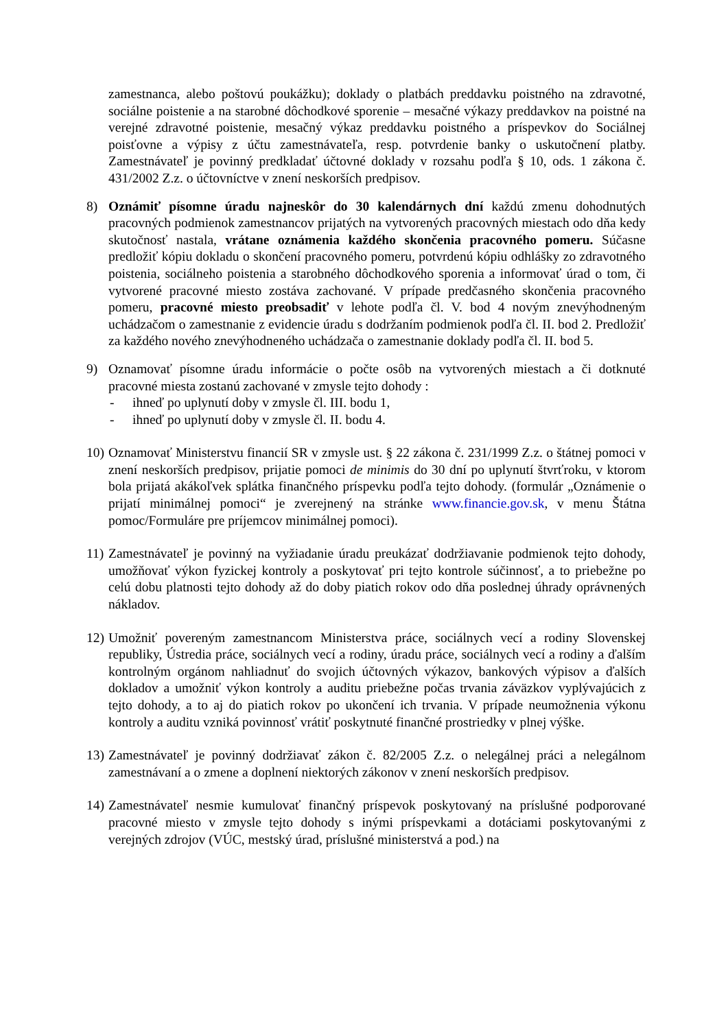zamestnanca, alebo poštovú poukážku); doklady o platbách preddavku poistného na zdravotné, sociálne poistenie a na starobné dôchodkové sporenie – mesačné výkazy preddavkov na poistné na verejné zdravotné poistenie, mesačný výkaz preddavku poistného a príspevkov do Sociálnej poisťovne a výpisy z účtu zamestnávateľa, resp. potvrdenie banky o uskutočnení platby. Zamestnávateľ je povinný predkladať účtovné doklady v rozsahu podľa § 10, ods. 1 zákona č. 431/2002 Z.z. o účtovníctve v znení neskorších predpisov.
8) Oznámiť písomne úradu najneskôr do 30 kalendárnych dní každú zmenu dohodnutých pracovných podmienok zamestnancov prijatých na vytvorených pracovných miestach odo dňa kedy skutočnosť nastala, vrátane oznámenia každého skončenia pracovného pomeru. Súčasne predložiť kópiu dokladu o skončení pracovného pomeru, potvrdenú kópiu odhlášky zo zdravotného poistenia, sociálneho poistenia a starobného dôchodkového sporenia a informovať úrad o tom, či vytvorené pracovné miesto zostáva zachované. V prípade predčasného skončenia pracovného pomeru, pracovné miesto preobsadiť v lehote podľa čl. V. bod 4 novým znevýhodneným uchádzačom o zamestnanie z evidencie úradu s dodržaním podmienok podľa čl. II. bod 2. Predložiť za každého nového znevýhodneného uchádzača o zamestnanie doklady podľa čl. II. bod 5.
9) Oznamovať písomne úradu informácie o počte osôb na vytvorených miestach a či dotknuté pracovné miesta zostanú zachované v zmysle tejto dohody :
- ihneď po uplynutí doby v zmysle čl. III. bodu 1,
- ihneď po uplynutí doby v zmysle čl. II. bodu 4.
10)
Oznamovať Ministerstvu financií SR v zmysle ust. § 22 zákona č. 231/1999 Z.z. o štátnej pomoci v znení neskorších predpisov, prijatie pomoci de minimis do 30 dní po uplynutí štvrťroku, v ktorom bola prijatá akákoľvek splátka finančného príspevku podľa tejto dohody. (formulár „Oznámenie o prijatí minimálnej pomoci“ je zverejnený na stránke www.financie.gov.sk, v menu Štátna pomoc/Formuláre pre príjemcov minimálnej pomoci).
11)
Zamestnávateľ je povinný na vyžiadanie úradu preukázať dodržiavanie podmienok tejto dohody, umožňovať výkon fyzickej kontroly a poskytovať pri tejto kontrole súčinnosť, a to priebežne po celú dobu platnosti tejto dohody až do doby piatich rokov odo dňa poslednej úhrady oprávnených nákladov.
12)
Umožniť povereným zamestnancom Ministerstva práce, sociálnych vecí a rodiny Slovenskej republiky, Ústredia práce, sociálnych vecí a rodiny, úradu práce, sociálnych vecí a rodiny a ďalším kontrolným orgánom nahliadnuť do svojich účtovných výkazov, bankových výpisov a ďalších dokladov a umožniť výkon kontroly a auditu priebežne počas trvania záväzkov vyplývajúcich z tejto dohody, a to aj do piatich rokov po ukončení ich trvania. V prípade neumožnenia výkonu kontroly a auditu vzniká povinnosť vrátiť poskytnuté finančné prostriedky v plnej výške.
13)
Zamestnávateľ je povinný dodržiavať zákon č. 82/2005 Z.z. o nelegálnej práci a nelegálnom zamestnávaní a o zmene a doplnení niektorých zákonov v znení neskorších predpisov.
14)
Zamestnávateľ nesmie kumulovať finančný príspevok poskytovaný na príslušné podporované pracovné miesto v zmysle tejto dohody s inými príspevkami a dotáciami poskytovanými z verejných zdrojov (VÚC, mestský úrad, príslušné ministerstvá a pod.) na